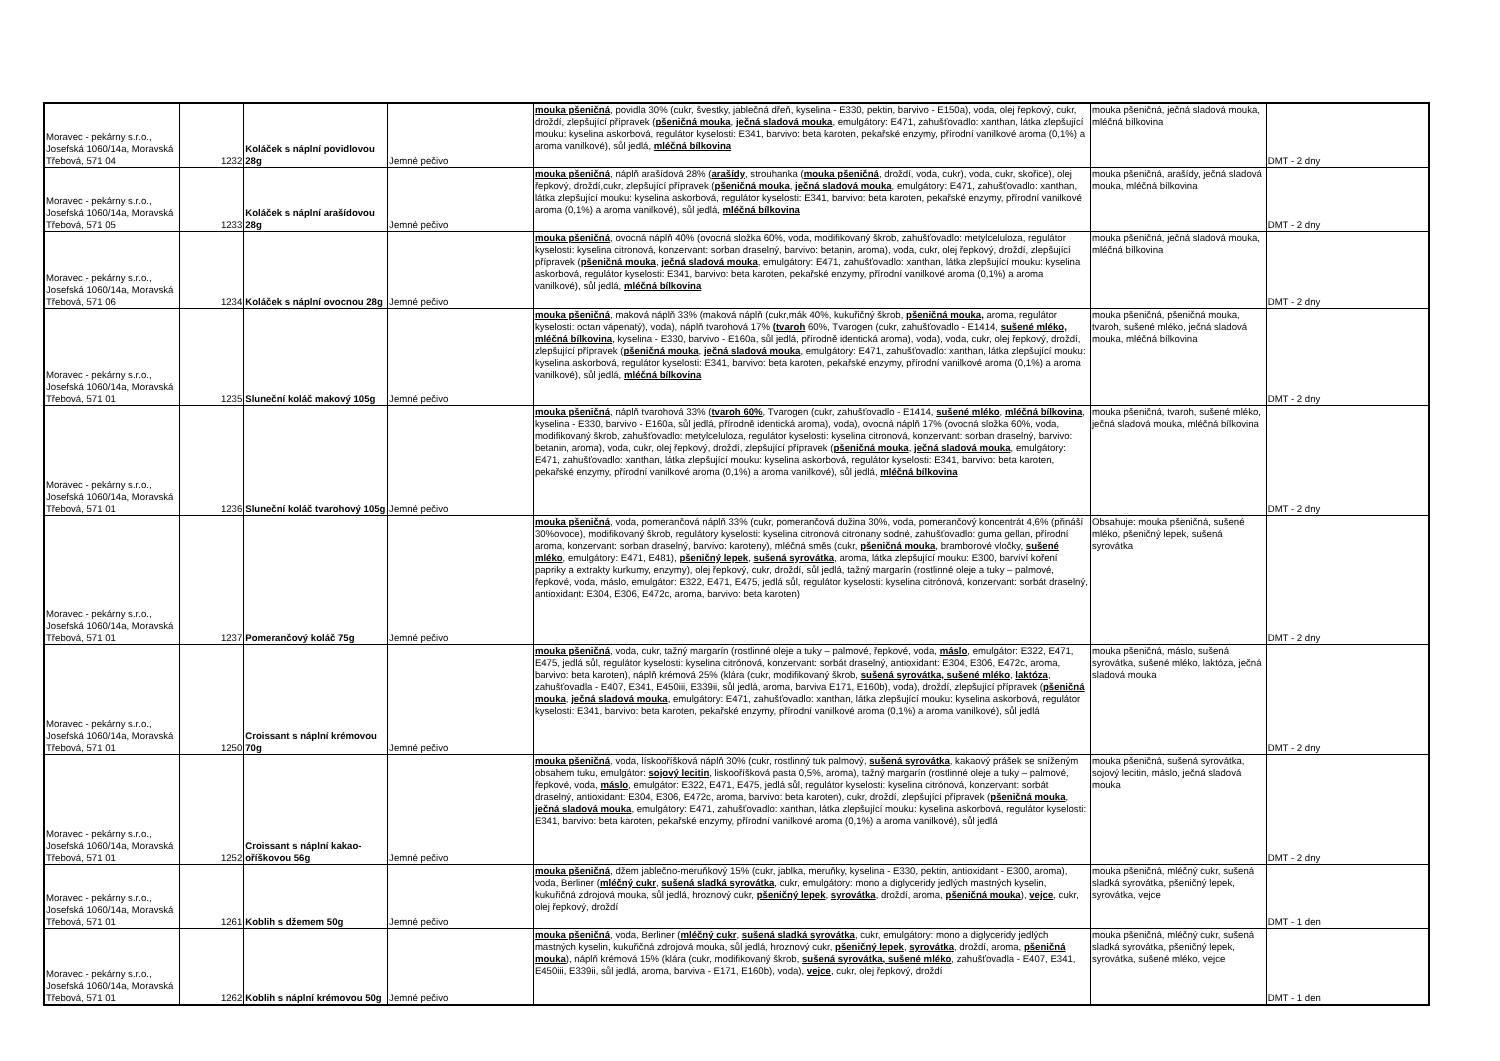| Moravec - pekárny s.r.o., Josefská 1060/14a, Moravská Třebová, 571 04 | 1232 | Koláček s náplní povidlovou 28g | Jemné pečivo | mouka pšeničná , povidla 30% (cukr, švestky, jablečná dřeň, kyselina - E330, pektin, barvivo - E150a), voda, olej řepkový, cukr, droždí, zlepšující přípravek ( pšeničná mouka , ječná sladová mouka , emulgátory: E471, zahušťovadlo: xanthan, látka zlepšující mouku: kyselina askorbová, regulátor kyselosti: E341, barvivo: beta karoten, pekařské enzymy, přírodní vanilkové aroma (0,1%) a aroma vanilkové), sůl jedlá, mléčná bílkovina | mouka pšeničná, ječná sladová mouka, mléčná bílkovina | DMT - 2 dny |
| Moravec - pekárny s.r.o., Josefská 1060/14a, Moravská Třebová, 571 05 | 1233 | Koláček s náplní arašídovou 28g | Jemné pečivo | mouka pšeničná , náplň arašídová 28% ( arašídy , strouhanka ( mouka pšeničná , droždí, voda, cukr), voda, cukr, skořice), olej řepkový, droždí,cukr, zlepšující přípravek ( pšeničná mouka , ječná sladová mouka , emulgátory: E471, zahušťovadlo: xanthan, látka zlepšující mouku: kyselina askorbová, regulátor kyselosti: E341, barvivo: beta karoten, pekařské enzymy, přírodní vanilkové aroma (0,1%) a aroma vanilkové), sůl jedlá, mléčná bílkovina | mouka pšeničná, arašídy, ječná sladová mouka, mléčná bílkovina | DMT - 2 dny |
| Moravec - pekárny s.r.o., Josefská 1060/14a, Moravská Třebová, 571 06 | 1234 | Koláček s náplní ovocnou 28g | Jemné pečivo | mouka pšeničná , ovocná náplň 40% (ovocná složka 60%, voda, modifikovaný škrob, zahušťovadlo: metylceluloza, regulátor kyselosti: kyselina citronová, konzervant: sorban draselný, barvivo: betanin, aroma), voda, cukr, olej řepkový, droždí, zlepšující přípravek ( pšeničná mouka , ječná sladová mouka , emulgátory: E471, zahušťovadlo: xanthan, látka zlepšující mouku: kyselina askorbová, regulátor kyselosti: E341, barvivo: beta karoten, pekařské enzymy, přírodní vanilkové aroma (0,1%) a aroma vanilkové), sůl jedlá, mléčná bílkovina | mouka pšeničná, ječná sladová mouka, mléčná bílkovina | DMT - 2 dny |
| Moravec - pekárny s.r.o., Josefská 1060/14a, Moravská Třebová, 571 01 | 1235 | Sluneční koláč makový 105g | Jemné pečivo | mouka pšeničná , maková náplň 33% (maková náplň (cukr,mák 40%, kukuřičný škrob, pšeničná mouka, aroma, regulátor kyselosti: octan vápenatý), voda), náplň tvarohová 17% (tvaroh 60%, Tvarogen (cukr, zahušťovadlo - E1414, sušené mléko, mléčná bílkovina , kyselina - E330, barvivo - E160a, sůl jedlá, přírodně identická aroma), voda), voda, cukr, olej řepkový, droždí, zlepšující přípravek ( pšeničná mouka , ječná sladová mouka , emulgátory: E471, zahušťovadlo: xanthan, látka zlepšující mouku: kyselina askorbová, regulátor kyselosti: E341, barvivo: beta karoten, pekařské enzymy, přírodní vanilkové aroma (0,1%) a aroma vanilkové), sůl jedlá, mléčná bílkovina | mouka pšeničná, pšeničná mouka, tvaroh, sušené mléko, ječná sladová mouka, mléčná bílkovina | DMT - 2 dny |
| Moravec - pekárny s.r.o., Josefská 1060/14a, Moravská Třebová, 571 01 | 1236 | Sluneční koláč tvarohový 105g | Jemné pečivo | mouka pšeničná , náplň tvarohová 33% ( tvaroh 60% , Tvarogen (cukr, zahušťovadlo - E1414, sušené mléko , mléčná bílkovina , kyselina - E330, barvivo - E160a, sůl jedlá, přírodně identická aroma), voda), ovocná náplň 17% (ovocná složka 60%, voda, modifikovaný škrob, zahušťovadlo: metylceluloza, regulátor kyselosti: kyselina citronová, konzervant: sorban draselný, barvivo: betanin, aroma), voda, cukr, olej řepkový, droždí, zlepšující přípravek ( pšeničná mouka , ječná sladová mouka , emulgátory: E471, zahušťovadlo: xanthan, látka zlepšující mouku: kyselina askorbová, regulátor kyselosti: E341, barvivo: beta karoten, pekařské enzymy, přírodní vanilkové aroma (0,1%) a aroma vanilkové), sůl jedlá, mléčná bílkovina | mouka pšeničná, tvaroh, sušené mléko, ječná sladová mouka, mléčná bílkovina | DMT - 2 dny |
| Moravec - pekárny s.r.o., Josefská 1060/14a, Moravská Třebová, 571 01 | 1237 | Pomerančový koláč 75g | Jemné pečivo | mouka pšeničná , voda, pomerančová náplň 33% (cukr, pomerančová dužina 30%, voda, pomerančový koncentrát 4,6% (přináší 30%ovoce), modifikovaný škrob, regulátory kyselosti: kyselina citronová citronany sodné, zahušťovadlo: guma gellan, přírodní aroma, konzervant: sorban draselný, barvivo: karoteny), mléčná směs (cukr, pšeničná mouka , bramborové vločky, sušené mléko , emulgátory: E471, E481), pšeničný lepek , sušená syrovátka , aroma, látka zlepšující mouku: E300, barvíví koření papriky a extrakty kurkumy, enzymy), olej řepkový, cukr, droždí, sůl jedlá, tažný margarín (rostlinné oleje a tuky – palmové, řepkové, voda, máslo, emulgátor: E322, E471, E475, jedlá sůl, regulátor kyselosti: kyselina citrónová, konzervant: sorbát draselný, antioxidant: E304, E306, E472c, aroma, barvivo: beta karoten) | Obsahuje: mouka pšeničná, sušené mléko, pšeničný lepek, sušená syrovátka | DMT - 2 dny |
| Moravec - pekárny s.r.o., Josefská 1060/14a, Moravská Třebová, 571 01 | 1250 | Croissant s náplní krémovou 70g | Jemné pečivo | mouka pšeničná , voda, cukr, tažný margarín (rostlinné oleje a tuky – palmové, řepkové, voda, máslo , emulgátor: E322, E471, E475, jedlá sůl, regulátor kyselosti: kyselina citrónová, konzervant: sorbát draselný, antioxidant: E304, E306, E472c, aroma, barvivo: beta karoten), náplň krémová 25% (klára (cukr, modifikovaný škrob, sušená syrovátka, sušené mléko , laktóza , zahušťovadla - E407, E341, E450iii, E339ii, sůl jedlá, aroma, barviva E171, E160b), voda), droždí, zlepšující přípravek ( pšeničná mouka , ječná sladová mouka , emulgátory: E471, zahušťovadlo: xanthan, látka zlepšující mouku: kyselina askorbová, regulátor kyselosti: E341, barvivo: beta karoten, pekařské enzymy, přírodní vanilkové aroma (0,1%) a aroma vanilkové), sůl jedlá | mouka pšeničná, máslo, sušená syrovátka, sušené mléko, laktóza, ječná sladová mouka | DMT - 2 dny |
| Moravec - pekárny s.r.o., Josefská 1060/14a, Moravská Třebová, 571 01 | 1252 | Croissant s náplní kakao-oříškovou 56g | Jemné pečivo | mouka pšeničná , voda, lískooříšková náplň 30% (cukr, rostlinný tuk palmový, sušená syrovátka , kakaový prášek se sníženým obsahem tuku, emulgátor: sojový lecitin , liskooříšková pasta 0,5%, aroma), tažný margarín (rostlinné oleje a tuky – palmové, řepkové, voda, máslo , emulgátor: E322, E471, E475, jedlá sůl, regulátor kyselosti: kyselina citrónová, konzervant: sorbát draselný, antioxidant: E304, E306, E472c, aroma, barvivo: beta karoten), cukr, droždí, zlepšující přípravek ( pšeničná mouka , ječná sladová mouka , emulgátory: E471, zahušťovadlo: xanthan, látka zlepšující mouku: kyselina askorbová, regulátor kyselosti: E341, barvivo: beta karoten, pekařské enzymy, přírodní vanilkové aroma (0,1%) a aroma vanilkové), sůl jedlá | mouka pšeničná, sušená syrovátka, sojový lecitin, máslo, ječná sladová mouka | DMT - 2 dny |
| Moravec - pekárny s.r.o., Josefská 1060/14a, Moravská Třebová, 571 01 | 1261 | Koblih s džemem 50g | Jemné pečivo | mouka pšeničná , džem jablečno-meruňkový 15% (cukr, jablka, meruňky, kyselina - E330, pektin, antioxidant - E300, aroma), voda, Berliner ( mléčný cukr , sušená sladká syrovátka , cukr, emulgátory: mono a diglyceridy jedlých mastných kyselin, kukuřičná zdrojová mouka, sůl jedlá, hroznový cukr, pšeničný lepek , syrovátka , droždí, aroma, pšeničná mouka ), vejce , cukr, olej řepkový, droždí | mouka pšeničná, mléčný cukr, sušená sladká syrovátka, pšeničný lepek, syrovátka, vejce | DMT - 1 den |
| Moravec - pekárny s.r.o., Josefská 1060/14a, Moravská Třebová, 571 01 | 1262 | Koblih s náplní krémovou 50g | Jemné pečivo | mouka pšeničná , voda, Berliner ( mléčný cukr , sušená sladká syrovátka , cukr, emulgátory: mono a diglyceridy jedlých mastných kyselin, kukuřičná zdrojová mouka, sůl jedlá, hroznový cukr, pšeničný lepek , syrovátka , droždí, aroma, pšeničná mouka ), náplň krémová 15% (klára (cukr, modifikovaný škrob, sušená syrovátka, sušené mléko , zahušťovadla - E407, E341, E450iii, E339ii, sůl jedlá, aroma, barviva - E171, E160b), voda), vejce , cukr, olej řepkový, droždí | mouka pšeničná, mléčný cukr, sušená sladká syrovátka, pšeničný lepek, syrovátka, sušené mléko, vejce | DMT - 1 den |